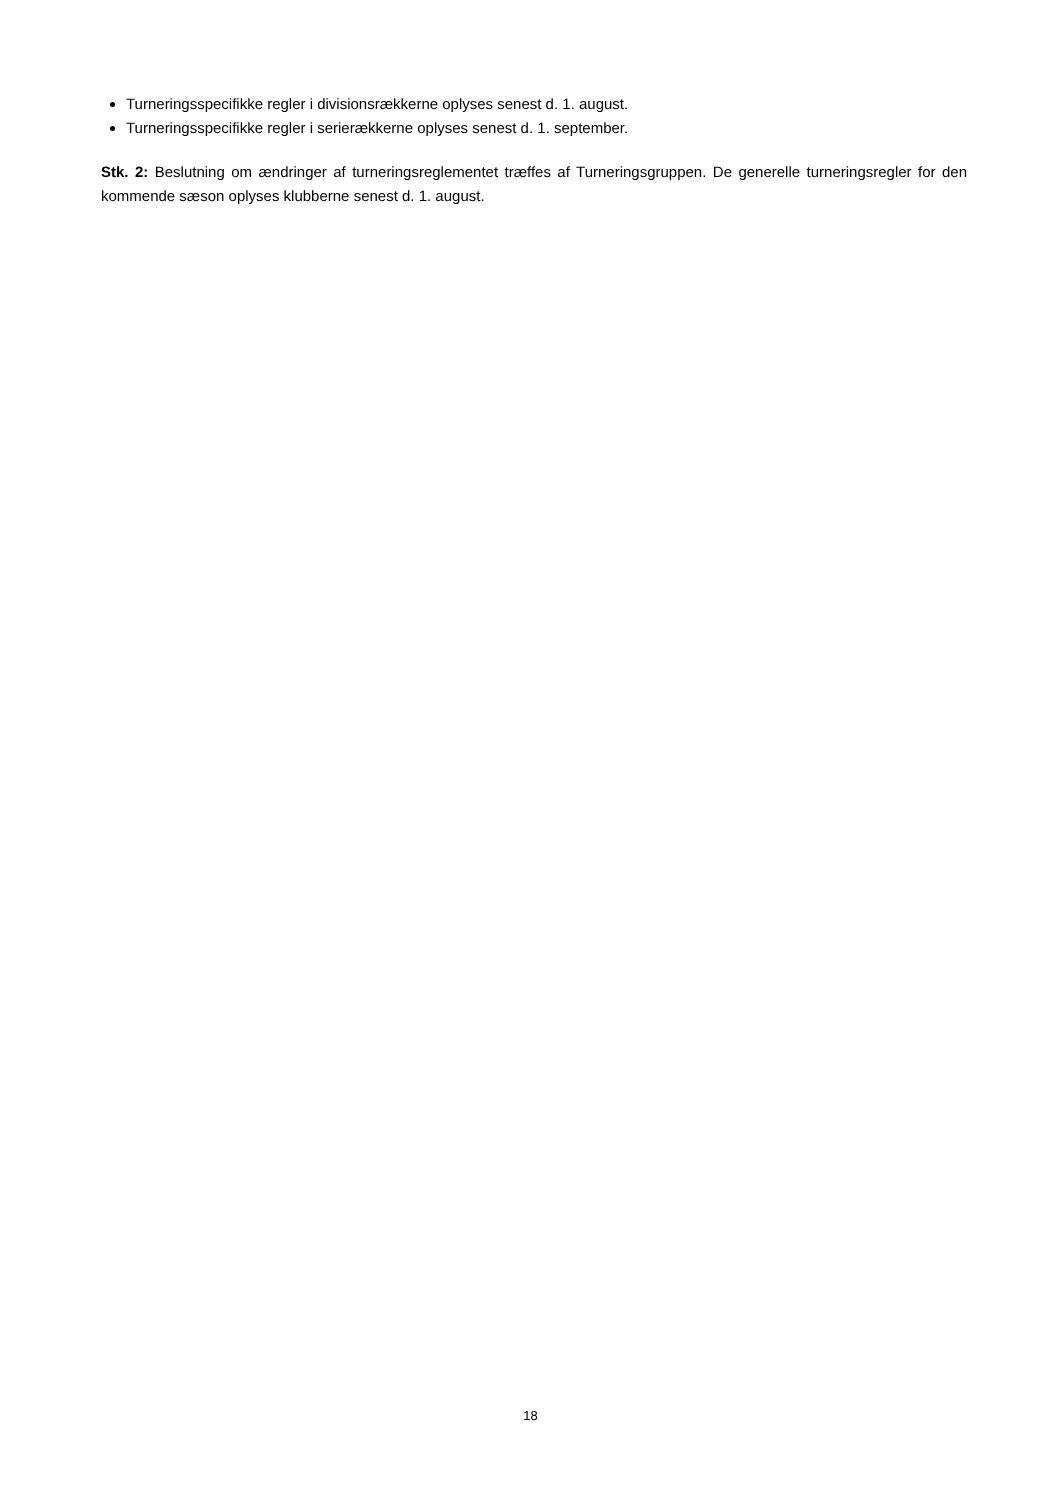Turneringsspecifikke regler i divisionsrækkerne oplyses senest d. 1. august.
Turneringsspecifikke regler i serierækkerne oplyses senest d. 1. september.
Stk. 2: Beslutning om ændringer af turneringsreglementet træffes af Turneringsgruppen. De generelle turneringsregler for den kommende sæson oplyses klubberne senest d. 1. august.
18